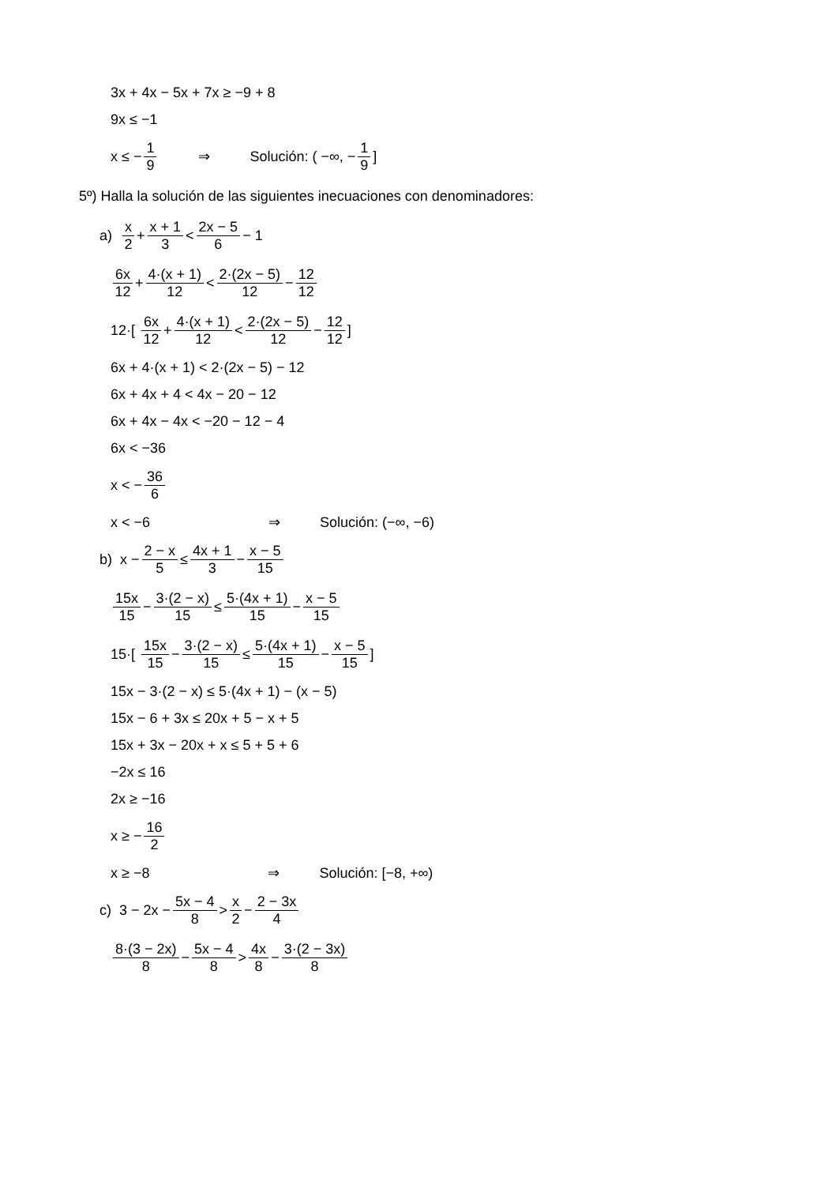3x + 4x − 5x + 7x ≥ −9 + 8
9x ≤ −1
x ≤ − 1 9 ⇒ Solución: ( −∞, − 1 9]
5º) Halla la solución de las siguientes inecuaciones con denominadores:
a) x 2 + x + 1 3 < 2x − 5 6 − 1
6x 12 + 4·(x + 1) 12 < 2·(2x − 5) 12 − 12 12
12·[ 6x 12 + 4·(x + 1) 12 < 2·(2x − 5) 12 − 12 12]
6x + 4·(x + 1) < 2·(2x − 5) − 12
6x + 4x + 4 < 4x − 20 − 12
6x + 4x − 4x < −20 − 12 − 4
6x < −36
x < − 36 6
x < −6 ⇒ Solución: (−∞, −6)
b) x − 2 − x 5 ≤ 4x + 1 3 − x − 5 15
15x 15 − 3·(2 − x) 15 ≤ 5·(4x + 1) 15 − x − 5 15
15·[ 15x 15 − 3·(2 − x) 15 ≤ 5·(4x + 1) 15 − x − 5 15]
15x − 3·(2 − x) ≤ 5·(4x + 1) − (x − 5)
15x − 6 + 3x ≤ 20x + 5 − x + 5
15x + 3x − 20x + x ≤ 5 + 5 + 6
−2x ≤ 16
2x ≥ −16
x ≥ − 16 2
x ≥ −8 ⇒ Solución: [−8, +∞)
c) 3 − 2x − 5x − 4 8 > x 2 − 2 − 3x 4
8·(3 − 2x) 8 − 5x − 4 8 > 4x 8 − 3·(2 − 3x) 8